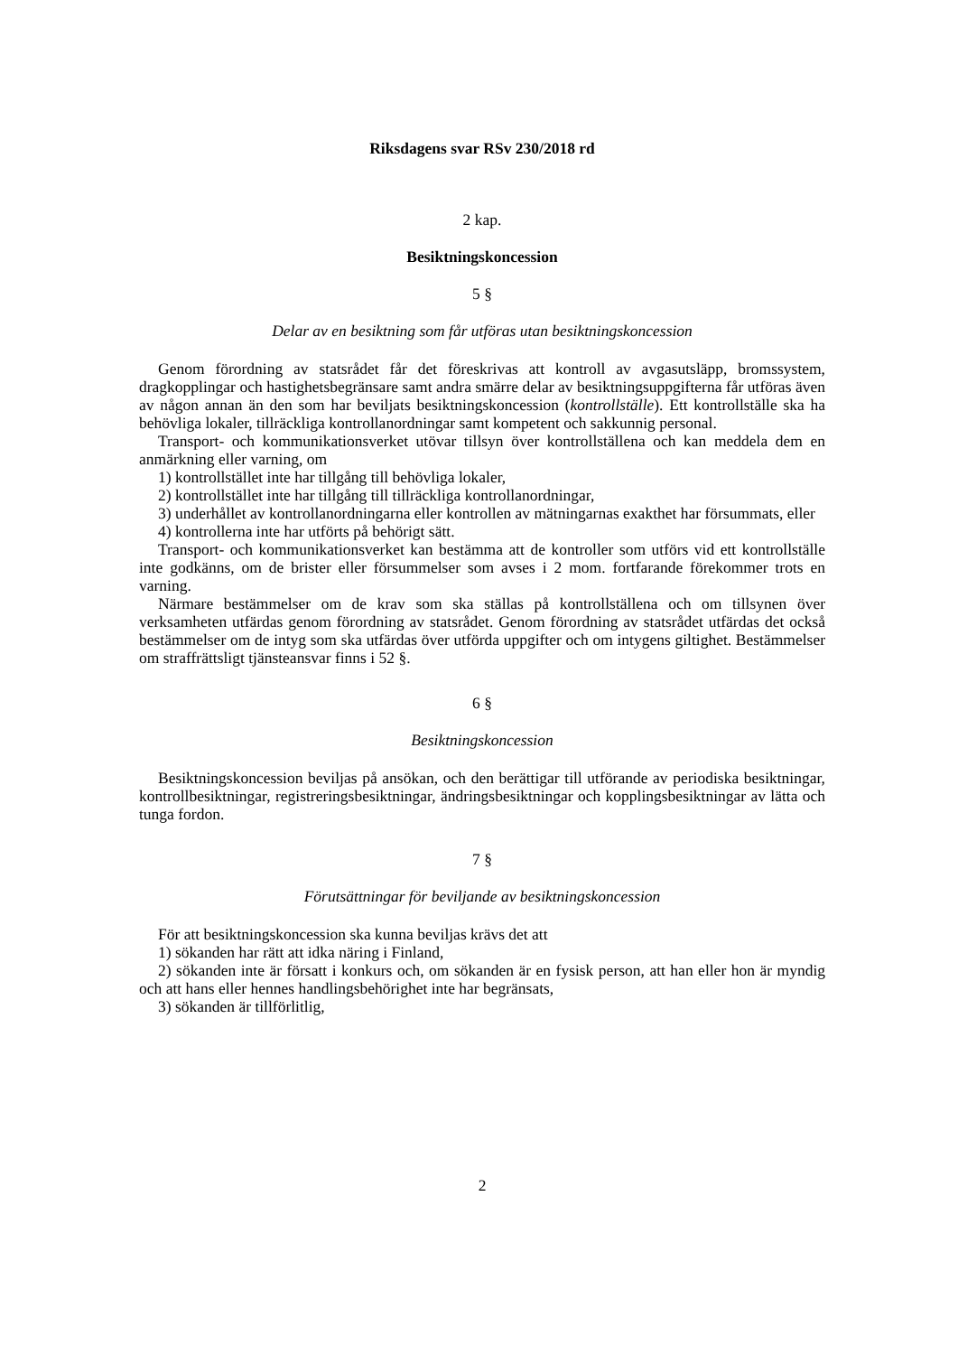Riksdagens svar RSv 230/2018 rd
2 kap.
Besiktningskoncession
5 §
Delar av en besiktning som får utföras utan besiktningskoncession
Genom förordning av statsrådet får det föreskrivas att kontroll av avgasutsläpp, bromssystem, dragkopplingar och hastighetsbegränsare samt andra smärre delar av besiktningsuppgifterna får utföras även av någon annan än den som har beviljats besiktningskoncession (kontrollställe). Ett kontrollställe ska ha behövliga lokaler, tillräckliga kontrollanordningar samt kompetent och sakkunnig personal.
Transport- och kommunikationsverket utövar tillsyn över kontrollställena och kan meddela dem en anmärkning eller varning, om
1) kontrollstället inte har tillgång till behövliga lokaler,
2) kontrollstället inte har tillgång till tillräckliga kontrollanordningar,
3) underhållet av kontrollanordningarna eller kontrollen av mätningarnas exakthet har försummats, eller
4) kontrollerna inte har utförts på behörigt sätt.
Transport- och kommunikationsverket kan bestämma att de kontroller som utförs vid ett kontrollställe inte godkänns, om de brister eller försummelser som avses i 2 mom. fortfarande förekommer trots en varning.
Närmare bestämmelser om de krav som ska ställas på kontrollställena och om tillsynen över verksamheten utfärdas genom förordning av statsrådet. Genom förordning av statsrådet utfärdas det också bestämmelser om de intyg som ska utfärdas över utförda uppgifter och om intygens giltighet. Bestämmelser om straffrättsligt tjänsteansvar finns i 52 §.
6 §
Besiktningskoncession
Besiktningskoncession beviljas på ansökan, och den berättigar till utförande av periodiska besiktningar, kontrollbesiktningar, registreringsbesiktningar, ändringsbesiktningar och kopplingsbesiktningar av lätta och tunga fordon.
7 §
Förutsättningar för beviljande av besiktningskoncession
För att besiktningskoncession ska kunna beviljas krävs det att
1) sökanden har rätt att idka näring i Finland,
2) sökanden inte är försatt i konkurs och, om sökanden är en fysisk person, att han eller hon är myndig och att hans eller hennes handlingsbehörighet inte har begränsats,
3) sökanden är tillförlitlig,
2